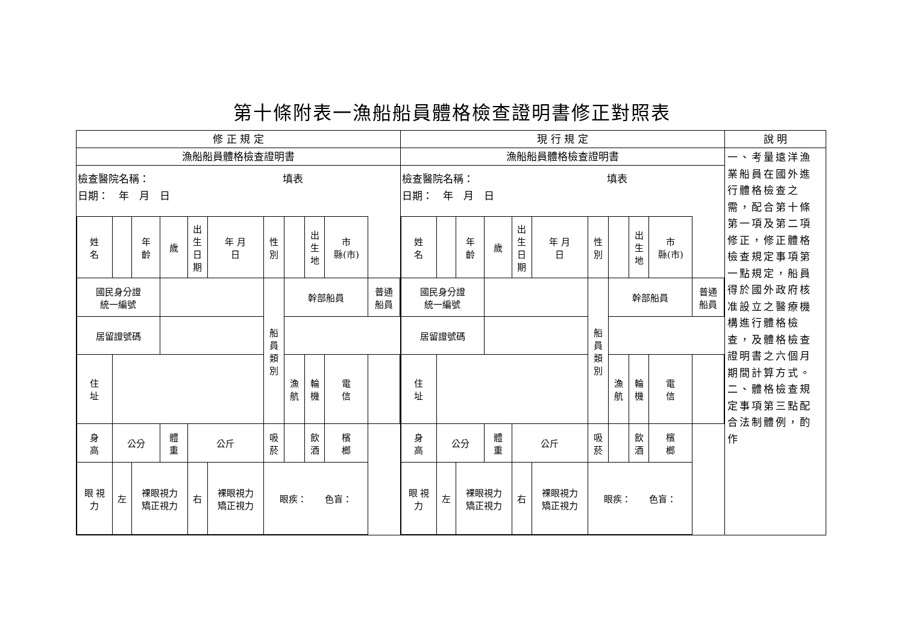第十條附表一漁船船員體格檢查證明書修正對照表
| 修 正 規 定 | 現 行 規 定 | 說 明 |
| 漁船船員體格檢查證明書 檢查醫院名稱： 填表 日期： 年 月 日 / 姓 名 / / 年 齡 / 歲 / 出 生 日 期 / 年 月 日 / 性 別 / / 出 生 地 / 市 縣(市) / / / 國民身分證 統一編號 / / / / / / 船 員 類 別 / 幹部船員 / / / 普通 船員 / / 居留證號碼 / / / / / / / / / / / / 住 址 / / / / / / / 漁 航 / 輪 機 / 電 信 / / / 身 高 / 公分 / / 體 重 / 公斤 / / 吸 菸 / / 飲 酒 / 檳 榔 / / / 眼 視 力 / 左 / 裸眼視力 矯正視力 / / 右 / 裸眼視力 矯正視力 / 眼疾： 色盲： / / / / / | 漁船船員體格檢查證明書 檢查醫院名稱： 填表 日期： 年 月 日 / 姓 名 / / 年 齡 / 歲 / 出 生 日 期 / 年 月 日 / 性 別 / / 出 生 地 / 市 縣(市) / / / 國民身分證 統一編號 / / / / / / 船 員 類 別 / 幹部船員 / / / 普通 船員 / / 居留證號碼 / / / / / / / / / / / / 住 址 / / / / / / / 漁 航 / 輪 機 / 電 信 / / / 身 高 / 公分 / / 體 重 / 公斤 / / 吸 菸 / / 飲 酒 / 檳 榔 / / / 眼 視 力 / 左 / 裸眼視力 矯正視力 / / 右 / 裸眼視力 矯正視力 / 眼疾： 色盲： / / / / / | 一、考量遠洋漁業船員在國外進行體格檢查之需，配合第十條第一項及第二項修正，修正體格檢查規定事項第一點規定，船員得於國外政府核准設立之醫療機構進行體格檢查，及體格檢查證明書之六個月期間計算方式。 二、體格檢查規定事項第三點配合法制體例，酌作 |